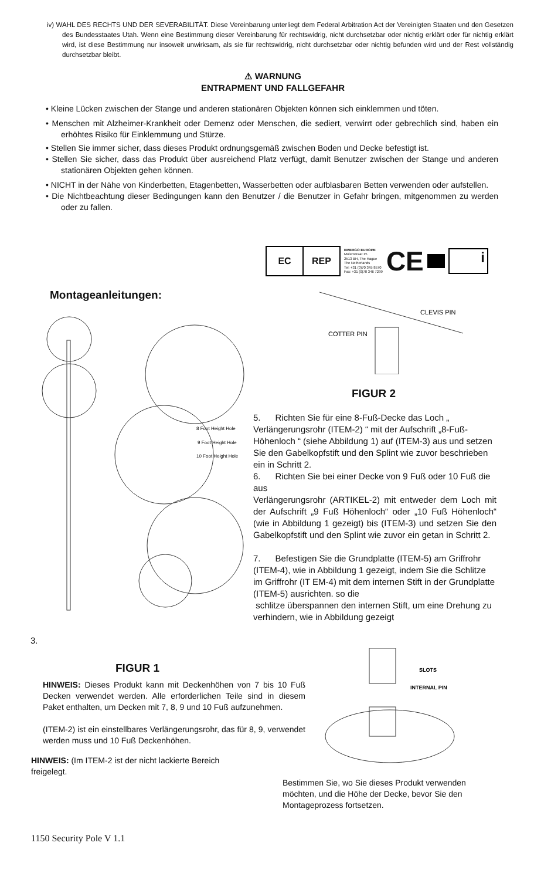iv) WAHL DES RECHTS UND DER SEVERABILITÄT. Diese Vereinbarung unterliegt dem Federal Arbitration Act der Vereinigten Staaten und den Gesetzen des Bundesstaates Utah. Wenn eine Bestimmung dieser Vereinbarung für rechtswidrig, nicht durchsetzbar oder nichtig erklärt oder für nichtig erklärt wird, ist diese Bestimmung nur insoweit unwirksam, als sie für rechtswidrig, nicht durchsetzbar oder nichtig befunden wird und der Rest vollständig durchsetzbar bleibt.
⚠ WARNUNG
ENTRAPMENT UND FALLGEFAHR
• Kleine Lücken zwischen der Stange und anderen stationären Objekten können sich einklemmen und töten.
• Menschen mit Alzheimer-Krankheit oder Demenz oder Menschen, die sediert, verwirrt oder gebrechlich sind, haben ein erhöhtes Risiko für Einklemmung und Stürze.
• Stellen Sie immer sicher, dass dieses Produkt ordnungsgemäß zwischen Boden und Decke befestigt ist.
• Stellen Sie sicher, dass das Produkt über ausreichend Platz verfügt, damit Benutzer zwischen der Stange und anderen stationären Objekten gehen können.
• NICHT in der Nähe von Kinderbetten, Etagenbetten, Wasserbetten oder aufblasbaren Betten verwenden oder aufstellen.
• Die Nichtbeachtung dieser Bedingungen kann den Benutzer / die Benutzer in Gefahr bringen, mitgenommen zu werden oder zu fallen.
EC REP
EMERGO EUROPE
Molenstraat 15
2513 BH, The Hague
The Netherlands
Tel: +31 (0)70 345 8570
Fax: +31 (0)70 346 7299
CE
i
Montageanleitungen:
8 Foot Height Hole
9 Foot Height Hole
10 Foot Height Hole
CLEVIS PIN
COTTER PIN
FIGUR 2
5. Richten Sie für eine 8-Fuß-Decke das Loch „ Verlängerungsrohr (ITEM-2) “ mit der Aufschrift „8-Fuß-Höhenloch “ (siehe Abbildung 1) auf (ITEM-3) aus und setzen Sie den Gabelkopfstift und den Splint wie zuvor beschrieben ein in Schritt 2.
6. Richten Sie bei einer Decke von 9 Fuß oder 10 Fuß die aus
Verlängerungsrohr (ARTIKEL-2) mit entweder dem Loch mit der Aufschrift „9 Fuß Höhenloch“ oder „10 Fuß Höhenloch“ (wie in Abbildung 1 gezeigt) bis (ITEM-3) und setzen Sie den Gabelkopfstift und den Splint wie zuvor ein getan in Schritt 2.
7. Befestigen Sie die Grundplatte (ITEM-5) am Griffrohr (ITEM-4), wie in Abbildung 1 gezeigt, indem Sie die Schlitze im Griffrohr (IT EM-4) mit dem internen Stift in der Grundplatte (ITEM-5) ausrichten. so die
schlitze überspannen den internen Stift, um eine Drehung zu verhindern, wie in Abbildung gezeigt
3.
SLOTS
INTERNAL PIN
FIGUR 1
HINWEIS: Dieses Produkt kann mit Deckenhöhen von 7 bis 10 Fuß Decken verwendet werden. Alle erforderlichen Teile sind in diesem Paket enthalten, um Decken mit 7, 8, 9 und 10 Fuß aufzunehmen.
(ITEM-2) ist ein einstellbares Verlängerungsrohr, das für 8, 9, verwendet werden muss und 10 Fuß Deckenhöhen.
HINWEIS: (Im ITEM-2 ist der nicht lackierte Bereich freigelegt.
Bestimmen Sie, wo Sie dieses Produkt verwenden möchten, und die Höhe der Decke, bevor Sie den Montageprozess fortsetzen.
1150 Security Pole V 1.1